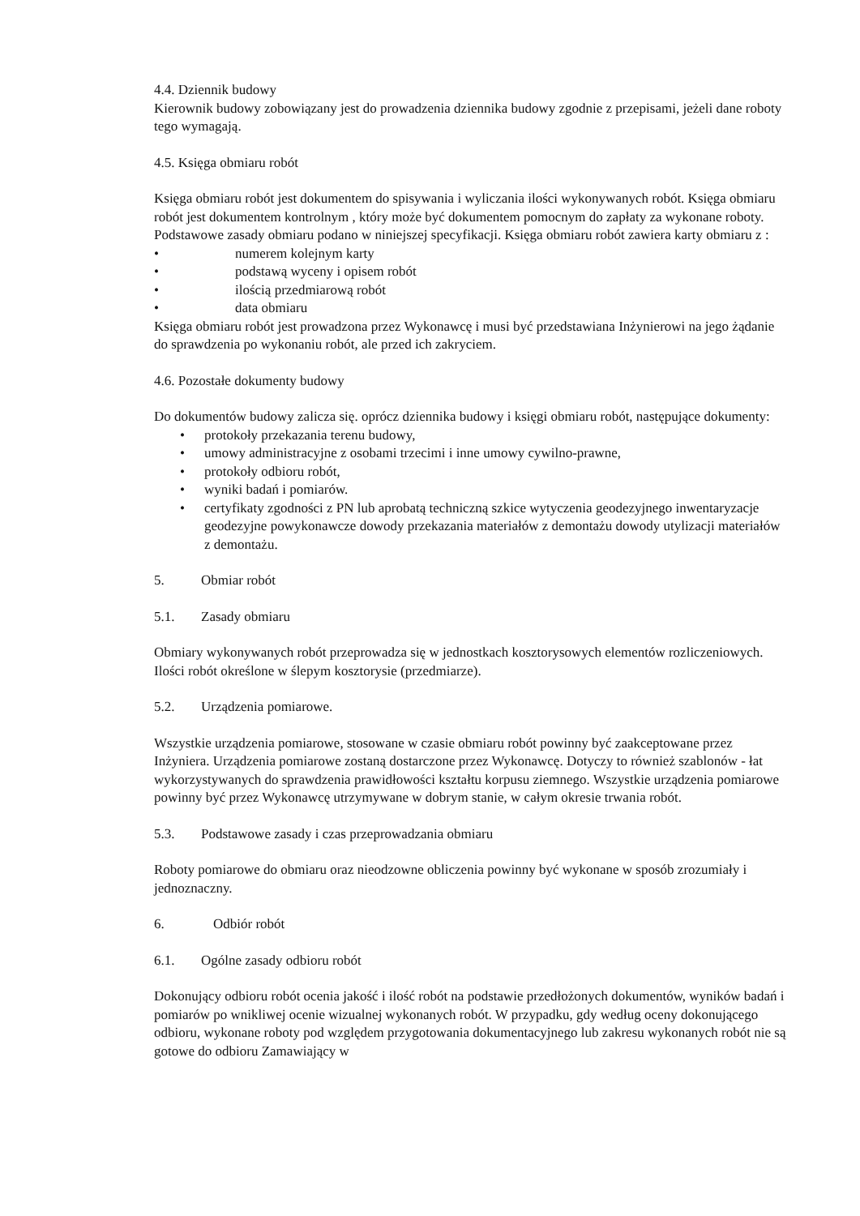4.4. Dziennik budowy
Kierownik budowy zobowiązany jest do prowadzenia dziennika budowy zgodnie z przepisami, jeżeli dane roboty tego wymagają.
4.5. Księga obmiaru robót
Księga obmiaru robót jest dokumentem do spisywania i wyliczania ilości wykonywanych robót. Księga obmiaru robót jest dokumentem kontrolnym , który może być dokumentem pomocnym do zapłaty za wykonane roboty. Podstawowe zasady obmiaru podano w niniejszej specyfikacji. Księga obmiaru robót zawiera karty obmiaru z :
• numerem kolejnym karty
• podstawą wyceny i opisem robót
• ilością przedmiarową robót
• data obmiaru
Księga obmiaru robót jest prowadzona przez Wykonawcę i musi być przedstawiana Inżynierowi na jego żądanie do sprawdzenia po wykonaniu robót, ale przed ich zakryciem.
4.6. Pozostałe dokumenty budowy
Do dokumentów budowy zalicza się. oprócz dziennika budowy i księgi obmiaru robót, następujące dokumenty:
• protokoły przekazania terenu budowy,
• umowy administracyjne z osobami trzecimi i inne umowy cywilno-prawne,
• protokoły odbioru robót,
• wyniki badań i pomiarów.
• certyfikaty zgodności z PN lub aprobatą techniczną szkice wytyczenia geodezyjnego inwentaryzacje geodezyjne powykonawcze dowody przekazania materiałów z demontażu dowody utylizacji materiałów z demontażu.
5. Obmiar robót
5.1. Zasady obmiaru
Obmiary wykonywanych robót przeprowadza się w jednostkach kosztorysowych elementów rozliczeniowych. Ilości robót określone w ślepym kosztorysie (przedmiarze).
5.2. Urządzenia pomiarowe.
Wszystkie urządzenia pomiarowe, stosowane w czasie obmiaru robót powinny być zaakceptowane przez Inżyniera. Urządzenia pomiarowe zostaną dostarczone przez Wykonawcę. Dotyczy to również szablonów - łat wykorzystywanych do sprawdzenia prawidłowości kształtu korpusu ziemnego. Wszystkie urządzenia pomiarowe powinny być przez Wykonawcę utrzymywane w dobrym stanie, w całym okresie trwania robót.
5.3. Podstawowe zasady i czas przeprowadzania obmiaru
Roboty pomiarowe do obmiaru oraz nieodzowne obliczenia powinny być wykonane w sposób zrozumiały i jednoznaczny.
6. Odbiór robót
6.1. Ogólne zasady odbioru robót
Dokonujący odbioru robót ocenia jakość i ilość robót na podstawie przedłożonych dokumentów, wyników badań i pomiarów po wnikliwej ocenie wizualnej wykonanych robót. W przypadku, gdy według oceny dokonującego odbioru, wykonane roboty pod względem przygotowania dokumentacyjnego lub zakresu wykonanych robót nie są gotowe do odbioru Zamawiający w